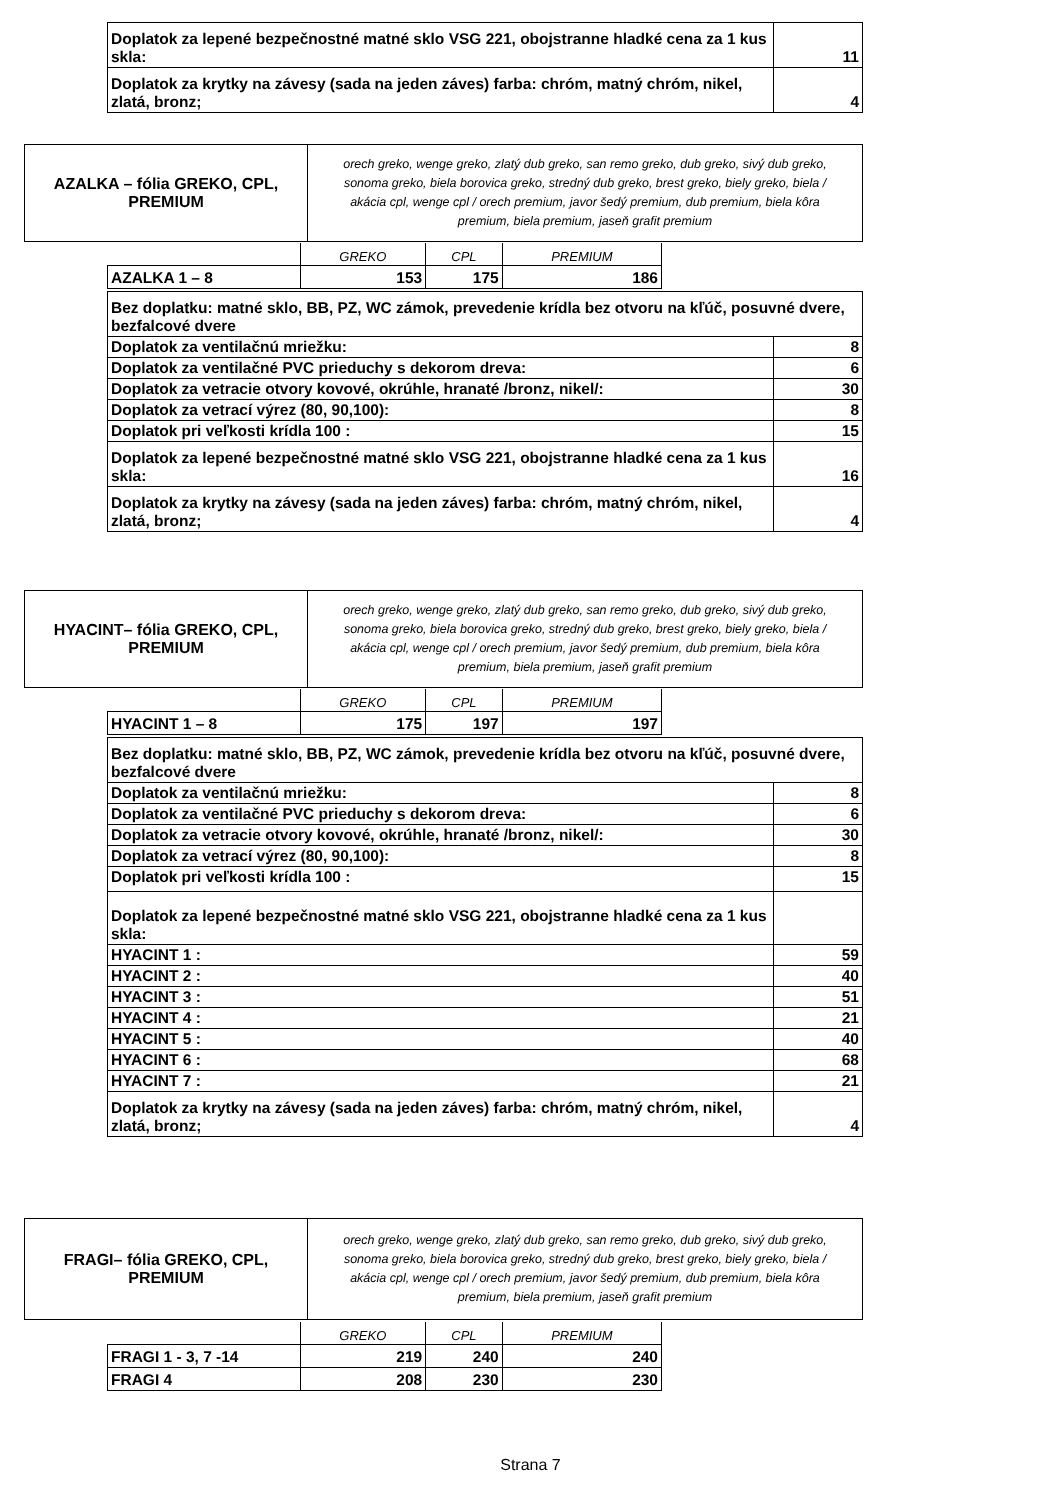| Doplatok za lepené bezpečnostné matné sklo VSG 221, obojstranne hladké cena za 1 kus skla: | 11 |
| Doplatok za krytky na závesy (sada na jeden záves) farba: chróm, matný chróm, nikel, zlatá, bronz; | 4 |
| AZALKA – fólia GREKO, CPL, PREMIUM | orech greko, wenge greko, zlatý dub greko, san remo greko, dub greko, sivý dub greko, sonoma greko, biela borovica greko, stredný dub greko, brest greko, biely greko, biela / akácia cpl, wenge cpl / orech premium, javor šedý premium, dub premium, biela kôra premium, biela premium, jaseň grafit premium |
| | GREKO | CPL | PREMIUM |
| AZALKA 1 – 8 | 153 | 175 | 186 |
| Bez doplatku: matné sklo, BB, PZ, WC zámok, prevedenie krídla bez otvoru na kľúč, posuvné dvere, bezfalcové dvere | |
| Doplatok za ventilačnú mriežku: | 8 |
| Doplatok za ventilačné PVC prieduchy s dekorom dreva: | 6 |
| Doplatok za vetracie otvory kovové, okrúhle, hranaté /bronz, nikel/: | 30 |
| Doplatok za vetrací výrez (80, 90,100): | 8 |
| Doplatok pri veľkosti krídla 100 : | 15 |
| Doplatok za lepené bezpečnostné matné sklo VSG 221, obojstranne hladké cena za 1 kus skla: | 16 |
| Doplatok za krytky na závesy (sada na jeden záves) farba: chróm, matný chróm, nikel, zlatá, bronz; | 4 |
| HYACINT– fólia GREKO, CPL, PREMIUM | orech greko, wenge greko, zlatý dub greko, san remo greko, dub greko, sivý dub greko, sonoma greko, biela borovica greko, stredný dub greko, brest greko, biely greko, biela / akácia cpl, wenge cpl / orech premium, javor šedý premium, dub premium, biela kôra premium, biela premium, jaseň grafit premium |
| | GREKO | CPL | PREMIUM |
| HYACINT 1 – 8 | 175 | 197 | 197 |
| Bez doplatku: matné sklo, BB, PZ, WC zámok, prevedenie krídla bez otvoru na kľúč, posuvné dvere, bezfalcové dvere | |
| Doplatok za ventilačnú mriežku: | 8 |
| Doplatok za ventilačné PVC prieduchy s dekorom dreva: | 6 |
| Doplatok za vetracie otvory kovové, okrúhle, hranaté /bronz, nikel/: | 30 |
| Doplatok za vetrací výrez (80, 90,100): | 8 |
| Doplatok pri veľkosti krídla 100 : | 15 |
| Doplatok za lepené bezpečnostné matné sklo VSG 221, obojstranne hladké cena za 1 kus skla: | |
| HYACINT 1 : | 59 |
| HYACINT 2 : | 40 |
| HYACINT 3 : | 51 |
| HYACINT 4 : | 21 |
| HYACINT 5 : | 40 |
| HYACINT 6 : | 68 |
| HYACINT 7 : | 21 |
| Doplatok za krytky na závesy (sada na jeden záves) farba: chróm, matný chróm, nikel, zlatá, bronz; | 4 |
| FRAGI– fólia GREKO, CPL, PREMIUM | orech greko, wenge greko, zlatý dub greko, san remo greko, dub greko, sivý dub greko, sonoma greko, biela borovica greko, stredný dub greko, brest greko, biely greko, biela / akácia cpl, wenge cpl / orech premium, javor šedý premium, dub premium, biela kôra premium, biela premium, jaseň grafit premium |
| | GREKO | CPL | PREMIUM |
| FRAGI 1 - 3, 7 -14 | 219 | 240 | 240 |
| FRAGI 4 | 208 | 230 | 230 |
Strana 7